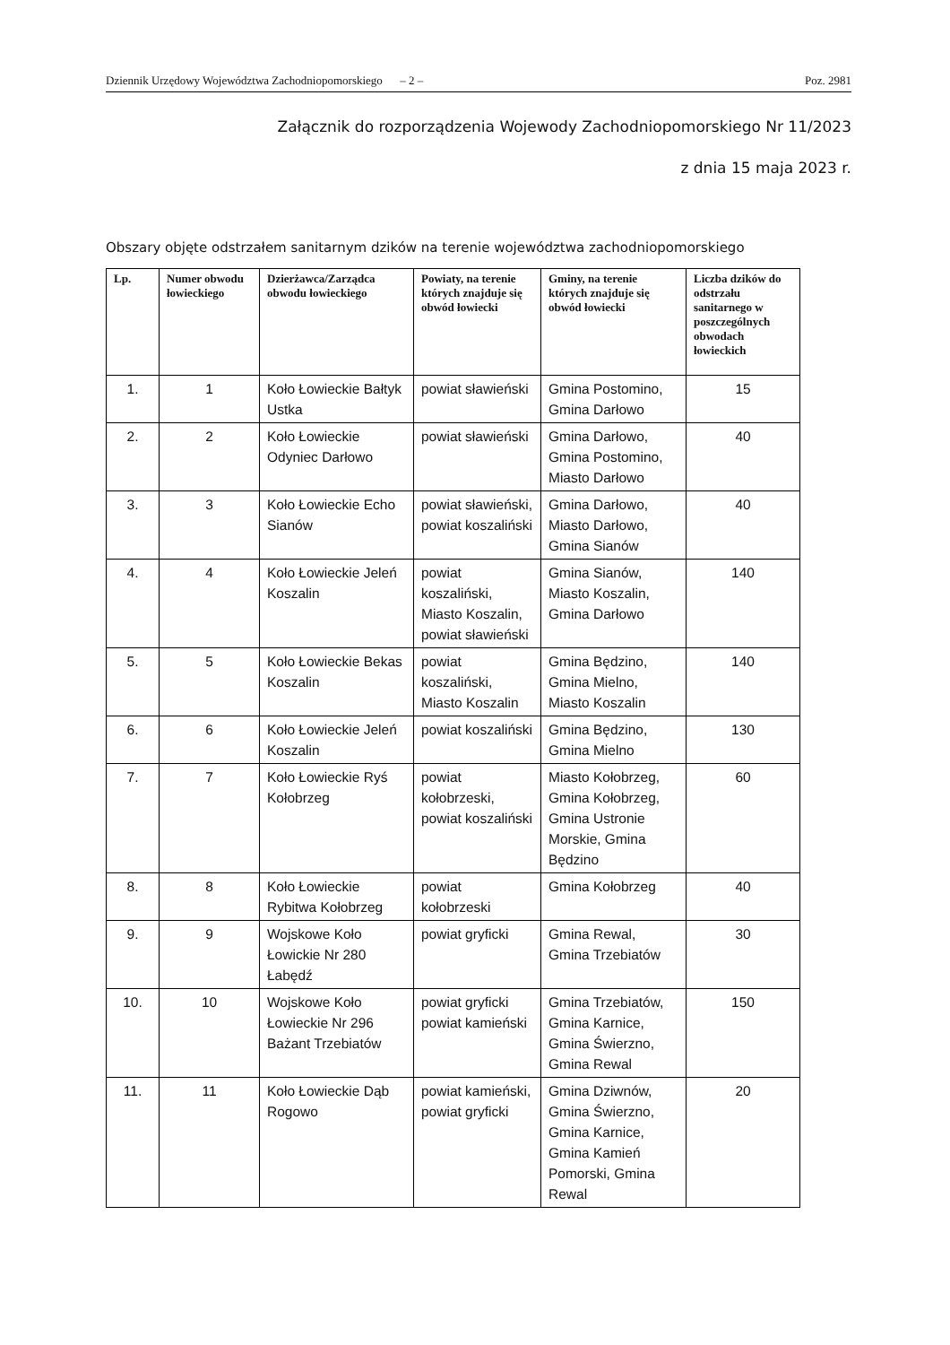Dziennik Urzędowy Województwa Zachodniopomorskiego – 2 – Poz. 2981
Załącznik do rozporządzenia Wojewody Zachodniopomorskiego Nr 11/2023
z dnia 15 maja 2023 r.
Obszary objęte odstrzałem sanitarnym dzików na terenie województwa zachodniopomorskiego
| Lp. | Numer obwodu łowieckiego | Dzierżawca/Zarządca obwodu łowieckiego | Powiaty, na terenie których znajduje się obwód łowiecki | Gminy, na terenie których znajduje się obwód łowiecki | Liczba dzików do odstrzału sanitarnego w poszczególnych obwodach łowieckich |
| --- | --- | --- | --- | --- | --- |
| 1. | 1 | Koło Łowieckie Bałtyk Ustka | powiat sławieński | Gmina Postomino, Gmina Darłowo | 15 |
| 2. | 2 | Koło Łowieckie Odyniec Darłowo | powiat sławieński | Gmina Darłowo, Gmina Postomino, Miasto Darłowo | 40 |
| 3. | 3 | Koło Łowieckie Echo Sianów | powiat sławieński, powiat koszaliński | Gmina Darłowo, Miasto Darłowo, Gmina Sianów | 40 |
| 4. | 4 | Koło Łowieckie Jeleń Koszalin | powiat koszaliński, Miasto Koszalin, powiat sławieński | Gmina Sianów, Miasto Koszalin, Gmina Darłowo | 140 |
| 5. | 5 | Koło Łowieckie Bekas Koszalin | powiat koszaliński, Miasto Koszalin | Gmina Będzino, Gmina Mielno, Miasto Koszalin | 140 |
| 6. | 6 | Koło Łowieckie Jeleń Koszalin | powiat koszaliński | Gmina Będzino, Gmina Mielno | 130 |
| 7. | 7 | Koło Łowieckie Ryś Kołobrzeg | powiat kołobrzeski, powiat koszaliński | Miasto Kołobrzeg, Gmina Kołobrzeg, Gmina Ustronie Morskie, Gmina Będzino | 60 |
| 8. | 8 | Koło Łowieckie Rybitwa Kołobrzeg | powiat kołobrzeski | Gmina Kołobrzeg | 40 |
| 9. | 9 | Wojskowe Koło Łowickie Nr 280 Łabędź | powiat gryficki | Gmina Rewal, Gmina Trzebiatów | 30 |
| 10. | 10 | Wojskowe Koło Łowieckie Nr 296 Bażant Trzebiatów | powiat gryficki powiat kamieński | Gmina Trzebiatów, Gmina Karnice, Gmina Świerzno, Gmina Rewal | 150 |
| 11. | 11 | Koło Łowieckie Dąb Rogowo | powiat kamieński, powiat gryficki | Gmina Dziwnów, Gmina Świerzno, Gmina Karnice, Gmina Kamień Pomorski, Gmina Rewal | 20 |